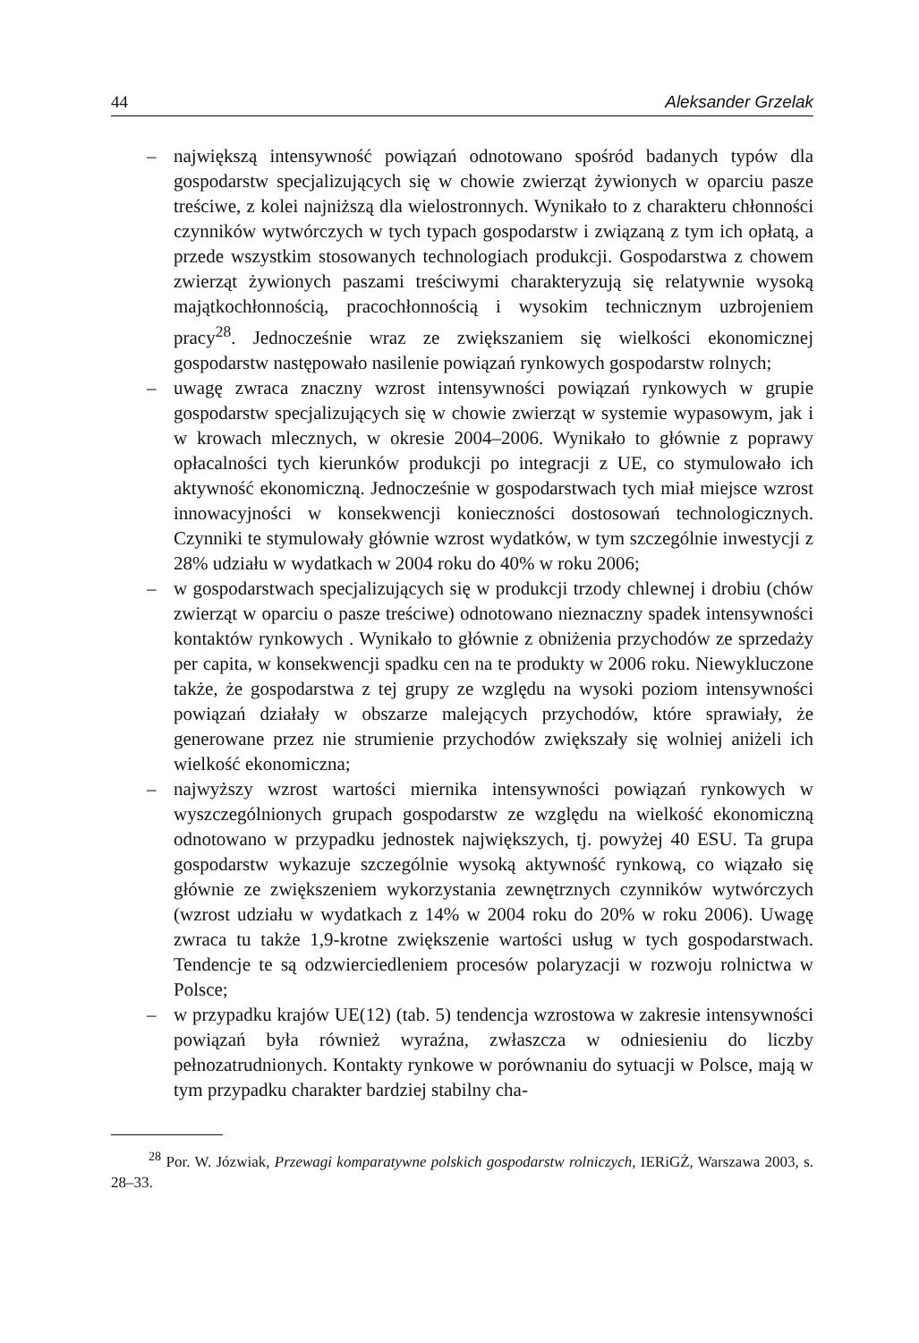44 Aleksander Grzelak
– największą intensywność powiązań odnotowano spośród badanych typów dla gospodarstw specjalizujących się w chowie zwierząt żywionych w oparciu pasze treściwe, z kolei najniższą dla wielostronnych. Wynikało to z charakteru chłonności czynników wytwórczych w tych typach gospodarstw i związaną z tym ich opłatą, a przede wszystkim stosowanych technologiach produkcji. Gospodarstwa z chowem zwierząt żywionych paszami treściwymi charakteryzują się relatywnie wysoką majątkochłonnością, pracochłonnością i wysokim technicznym uzbrojeniem pracy<sup>28</sup>. Jednocześnie wraz ze zwiększaniem się wielkości ekonomicznej gospodarstw następowało nasilenie powiązań rynkowych gospodarstw rolnych;
– uwagę zwraca znaczny wzrost intensywności powiązań rynkowych w grupie gospodarstw specjalizujących się w chowie zwierząt w systemie wypasowym, jak i w krowach mlecznych, w okresie 2004–2006. Wynikało to głównie z poprawy opłacalności tych kierunków produkcji po integracji z UE, co stymulowało ich aktywność ekonomiczną. Jednocześnie w gospodarstwach tych miał miejsce wzrost innowacyjności w konsekwencji konieczności dostosowań technologicznych. Czynniki te stymulowały głównie wzrost wydatków, w tym szczególnie inwestycji z 28% udziału w wydatkach w 2004 roku do 40% w roku 2006;
– w gospodarstwach specjalizujących się w produkcji trzody chlewnej i drobiu (chów zwierząt w oparciu o pasze treściwe) odnotowano nieznaczny spadek intensywności kontaktów rynkowych . Wynikało to głównie z obniżenia przychodów ze sprzedaży per capita, w konsekwencji spadku cen na te produkty w 2006 roku. Niewykluczone także, że gospodarstwa z tej grupy ze względu na wysoki poziom intensywności powiązań działały w obszarze malejących przychodów, które sprawiały, że generowane przez nie strumienie przychodów zwiększały się wolniej aniżeli ich wielkość ekonomiczna;
– najwyższy wzrost wartości miernika intensywności powiązań rynkowych w wyszczególnionych grupach gospodarstw ze względu na wielkość ekonomiczną odnotowano w przypadku jednostek największych, tj. powyżej 40 ESU. Ta grupa gospodarstw wykazuje szczególnie wysoką aktywność rynkową, co wiązało się głównie ze zwiększeniem wykorzystania zewnętrznych czynników wytwórczych (wzrost udziału w wydatkach z 14% w 2004 roku do 20% w roku 2006). Uwagę zwraca tu także 1,9-krotne zwiększenie wartości usług w tych gospodarstwach. Tendencje te są odzwierciedleniem procesów polaryzacji w rozwoju rolnictwa w Polsce;
– w przypadku krajów UE(12) (tab. 5) tendencja wzrostowa w zakresie intensywności powiązań była również wyraźna, zwłaszcza w odniesieniu do liczby pełnozatrudnionych. Kontakty rynkowe w porównaniu do sytuacji w Polsce, mają w tym przypadku charakter bardziej stabilny cha-
<sup>28</sup> Por. W. Józwiak, Przewagi komparatywne polskich gospodarstw rolniczych, IERiGŻ, Warszawa 2003, s. 28–33.